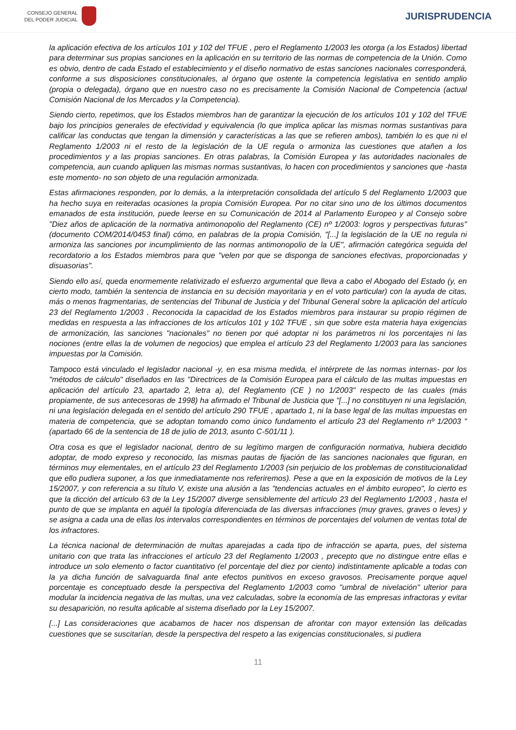CONSEJO GENERAL
DEL PODER JUDICIAL
JURISPRUDENCIA
la aplicación efectiva de los artículos 101 y 102 del TFUE , pero el Reglamento 1/2003 les otorga (a los Estados) libertad para determinar sus propias sanciones en la aplicación en su territorio de las normas de competencia de la Unión. Como es obvio, dentro de cada Estado el establecimiento y el diseño normativo de estas sanciones nacionales corresponderá, conforme a sus disposiciones constitucionales, al órgano que ostente la competencia legislativa en sentido amplio (propia o delegada), órgano que en nuestro caso no es precisamente la Comisión Nacional de Competencia (actual Comisión Nacional de los Mercados y la Competencia).
Siendo cierto, repetimos, que los Estados miembros han de garantizar la ejecución de los artículos 101 y 102 del TFUE bajo los principios generales de efectividad y equivalencia (lo que implica aplicar las mismas normas sustantivas para calificar las conductas que tengan la dimensión y características a las que se refieren ambos), también lo es que ni el Reglamento 1/2003 ni el resto de la legislación de la UE regula o armoniza las cuestiones que atañen a los procedimientos y a las propias sanciones. En otras palabras, la Comisión Europea y las autoridades nacionales de competencia, aun cuando apliquen las mismas normas sustantivas, lo hacen con procedimientos y sanciones que -hasta este momento- no son objeto de una regulación armonizada.
Estas afirmaciones responden, por lo demás, a la interpretación consolidada del artículo 5 del Reglamento 1/2003 que ha hecho suya en reiteradas ocasiones la propia Comisión Europea. Por no citar sino uno de los últimos documentos emanados de esta institución, puede leerse en su Comunicación de 2014 al Parlamento Europeo y al Consejo sobre "Diez años de aplicación de la normativa antimonopolio del Reglamento (CE) nº 1/2003: logros y perspectivas futuras" (documento COM/2014/0453 final) cómo, en palabras de la propia Comisión, "[...] la legislación de la UE no regula ni armoniza las sanciones por incumplimiento de las normas antimonopolio de la UE", afirmación categórica seguida del recordatorio a los Estados miembros para que "velen por que se disponga de sanciones efectivas, proporcionadas y disuasorias".
Siendo ello así, queda enormemente relativizado el esfuerzo argumental que lleva a cabo el Abogado del Estado (y, en cierto modo, también la sentencia de instancia en su decisión mayoritaria y en el voto particular) con la ayuda de citas, más o menos fragmentarias, de sentencias del Tribunal de Justicia y del Tribunal General sobre la aplicación del artículo 23 del Reglamento 1/2003 . Reconocida la capacidad de los Estados miembros para instaurar su propio régimen de medidas en respuesta a las infracciones de los artículos 101 y 102 TFUE , sin que sobre esta materia haya exigencias de armonización, las sanciones "nacionales" no tienen por qué adoptar ni los parámetros ni los porcentajes ni las nociones (entre ellas la de volumen de negocios) que emplea el artículo 23 del Reglamento 1/2003 para las sanciones impuestas por la Comisión.
Tampoco está vinculado el legislador nacional -y, en esa misma medida, el intérprete de las normas internas- por los "métodos de cálculo" diseñados en las "Directrices de la Comisión Europea para el cálculo de las multas impuestas en aplicación del artículo 23, apartado 2, letra a), del Reglamento (CE ) no 1/2003" respecto de las cuales (más propiamente, de sus antecesoras de 1998) ha afirmado el Tribunal de Justicia que "[...] no constituyen ni una legislación, ni una legislación delegada en el sentido del artículo 290 TFUE , apartado 1, ni la base legal de las multas impuestas en materia de competencia, que se adoptan tomando como único fundamento el artículo 23 del Reglamento nº 1/2003 " (apartado 66 de la sentencia de 18 de julio de 2013, asunto C-501/11 ).
Otra cosa es que el legislador nacional, dentro de su legítimo margen de configuración normativa, hubiera decidido adoptar, de modo expreso y reconocido, las mismas pautas de fijación de las sanciones nacionales que figuran, en términos muy elementales, en el artículo 23 del Reglamento 1/2003 (sin perjuicio de los problemas de constitucionalidad que ello pudiera suponer, a los que inmediatamente nos referiremos). Pese a que en la exposición de motivos de la Ley 15/2007, y con referencia a su título V, existe una alusión a las "tendencias actuales en el ámbito europeo", lo cierto es que la dicción del artículo 63 de la Ley 15/2007 diverge sensiblemente del artículo 23 del Reglamento 1/2003 , hasta el punto de que se implanta en aquél la tipología diferenciada de las diversas infracciones (muy graves, graves o leves) y se asigna a cada una de ellas los intervalos correspondientes en términos de porcentajes del volumen de ventas total de los infractores.
La técnica nacional de determinación de multas aparejadas a cada tipo de infracción se aparta, pues, del sistema unitario con que trata las infracciones el artículo 23 del Reglamento 1/2003 , precepto que no distingue entre ellas e introduce un solo elemento o factor cuantitativo (el porcentaje del diez por ciento) indistintamente aplicable a todas con la ya dicha función de salvaguarda final ante efectos punitivos en exceso gravosos. Precisamente porque aquel porcentaje es conceptuado desde la perspectiva del Reglamento 1/2003 como "umbral de nivelación" ulterior para modular la incidencia negativa de las multas, una vez calculadas, sobre la economía de las empresas infractoras y evitar su desaparición, no resulta aplicable al sistema diseñado por la Ley 15/2007.
[...] Las consideraciones que acabamos de hacer nos dispensan de afrontar con mayor extensión las delicadas cuestiones que se suscitarían, desde la perspectiva del respeto a las exigencias constitucionales, si pudiera
11